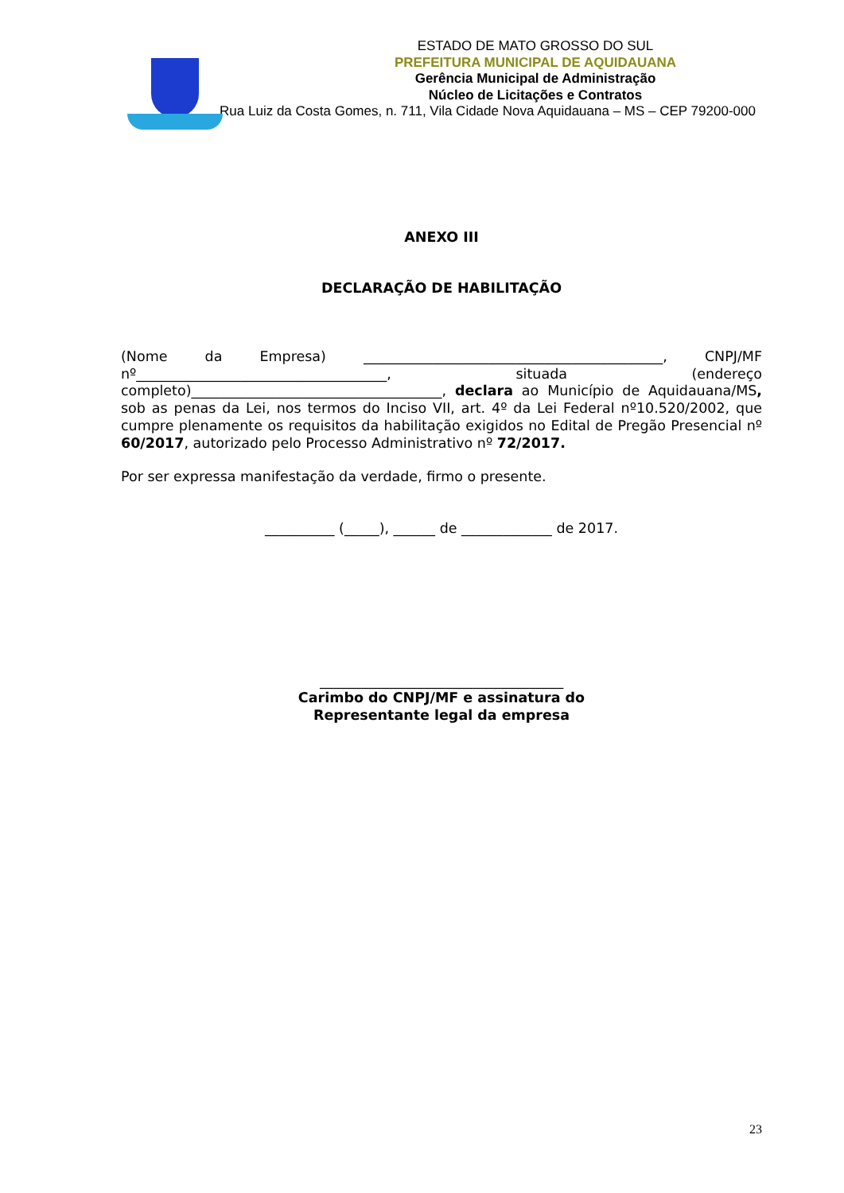ESTADO DE MATO GROSSO DO SUL
PREFEITURA MUNICIPAL DE AQUIDAUANA
Gerência Municipal de Administração
Núcleo de Licitações e Contratos
Rua Luiz da Costa Gomes, n. 711, Vila Cidade Nova Aquidauana – MS – CEP 79200-000
ANEXO III
DECLARAÇÃO DE HABILITAÇÃO
(Nome da Empresa) ___________________________________________, CNPJ/MF nº____________________________________, situada (endereço completo)____________________________________, declara ao Município de Aquidauana/MS, sob as penas da Lei, nos termos do Inciso VII, art. 4º da Lei Federal nº10.520/2002, que cumpre plenamente os requisitos da habilitação exigidos no Edital de Pregão Presencial nº 60/2017, autorizado pelo Processo Administrativo nº 72/2017.
Por ser expressa manifestação da verdade, firmo o presente.
__________ (_____), ______ de _____________ de 2017.
___________________________________
Carimbo do CNPJ/MF e assinatura do
Representante legal da empresa
23